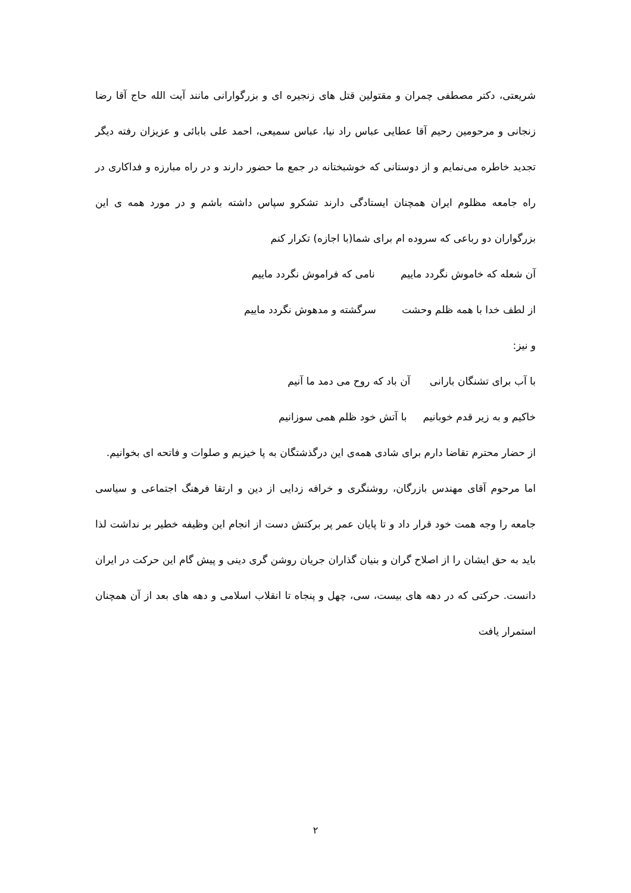شریعتی، دکتر مصطفی چمران و مقتولین قتل های زنجیره ای و بزرگوارانی مانند آیت الله حاج آقا رضا زنجانی و مرحومین رحیم آقا عطایی عباس راد نیا، عباس سمیعی، احمد علی بابائی و عزیزان رفته دیگر تجدید خاطره می‌نمایم و از دوستانی که خوشبختانه در جمع ما حضور دارند و در راه مبارزه و فداکاری در راه جامعه مظلوم ایران همچنان ایستادگی دارند تشکرو سپاس داشته باشم و در مورد همه ی این بزرگواران دو رباعی که سروده ام برای شما(با اجازه) تکرار کنم
آن شعله که خاموش نگردد ماییم نامی که فراموش نگردد ماییم
از لطف خدا با همه ظلم وحشت سرگشته و مدهوش نگردد ماییم
و نیز:
با آب برای تشنگان بارانی آن باد که روح می دمد ما آنیم
خاکیم و به زیر قدم خوبانیم با آتش خود ظلم همی سوزانیم
از حضار محترم تقاضا دارم برای شادی همه‌ی این درگذشتگان به پا خیزیم و صلوات و فاتحه ای بخوانیم.
اما مرحوم آقای مهندس بازرگان، روشنگری و خرافه زدایی از دین و ارتقا فرهنگ اجتماعی و سیاسی جامعه را وجه همت خود قرار داد و تا پایان عمر پر برکتش دست از انجام این وظیفه خطیر بر نداشت لذا باید به حق ایشان را از اصلاح گران و بنیان گذاران جریان روشن گری دینی و پیش گام این حرکت در ایران دانست. حرکتی که در دهه های بیست، سی، چهل و پنجاه تا انقلاب اسلامی و دهه های بعد از آن همچنان استمرار یافت
۲